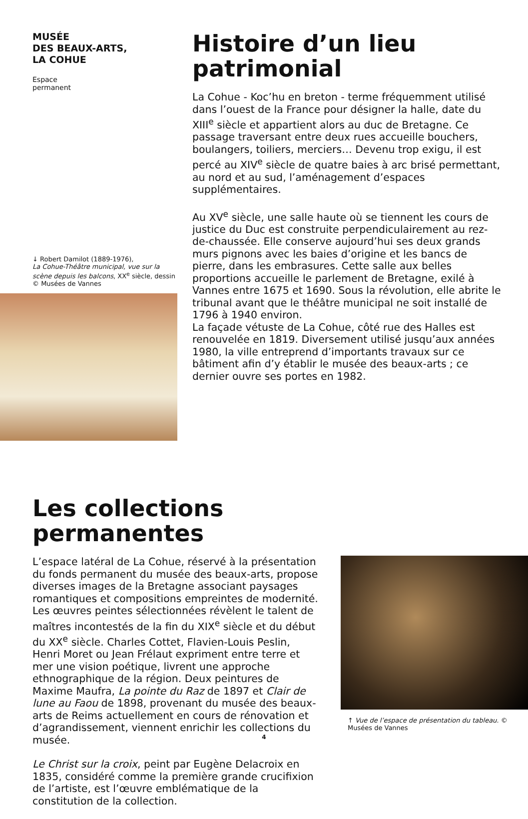MUSÉE
DES BEAUX-ARTS,
LA COHUE
Espace permanent
↓ Robert Damilot (1889-1976),
La Cohue-Théâtre municipal, vue sur la scène depuis les balcons, XX<sup>e</sup> siècle, dessin © Musées de Vannes
Histoire d’un lieu patrimonial
La Cohue - Koc’hu en breton - terme fréquemment utilisé dans l’ouest de la France pour désigner la halle, date du XIII<sup>e</sup> siècle et appartient alors au duc de Bretagne. Ce passage traversant entre deux rues accueille bouchers, boulangers, toiliers, merciers… Devenu trop exigu, il est percé au XIV<sup>e</sup> siècle de quatre baies à arc brisé permettant, au nord et au sud, l’aménagement d’espaces supplémentaires.
Au XV<sup>e</sup> siècle, une salle haute où se tiennent les cours de justice du Duc est construite perpendiculairement au rez-de-chaussée. Elle conserve aujourd’hui ses deux grands murs pignons avec les baies d’origine et les bancs de pierre, dans les embrasures. Cette salle aux belles proportions accueille le parlement de Bretagne, exilé à Vannes entre 1675 et 1690. Sous la révolution, elle abrite le tribunal avant que le théâtre municipal ne soit installé de 1796 à 1940 environ.
La façade vétuste de La Cohue, côté rue des Halles est renouvelée en 1819. Diversement utilisé jusqu’aux années 1980, la ville entreprend d’importants travaux sur ce bâtiment afin d’y établir le musée des beaux-arts ; ce dernier ouvre ses portes en 1982.
Les collections permanentes
L’espace latéral de La Cohue, réservé à la présentation du fonds permanent du musée des beaux-arts, propose diverses images de la Bretagne associant paysages romantiques et compositions empreintes de modernité. Les œuvres peintes sélectionnées révèlent le talent de maîtres incontestés de la fin du XIX<sup>e</sup> siècle et du début du XX<sup>e</sup> siècle. Charles Cottet, Flavien-Louis Peslin, Henri Moret ou Jean Frélaut expriment entre terre et mer une vision poétique, livrent une approche ethnographique de la région. Deux peintures de Maxime Maufra, La pointe du Raz de 1897 et Clair de lune au Faou de 1898, provenant du musée des beaux-arts de Reims actuellement en cours de rénovation et d’agrandissement, viennent enrichir les collections du musée.
Le Christ sur la croix, peint par Eugène Delacroix en 1835, considéré comme la première grande crucifixion de l’artiste, est l’œuvre emblématique de la constitution de la collection.
↑ Vue de l’espace de présentation du tableau. © Musées de Vannes
4